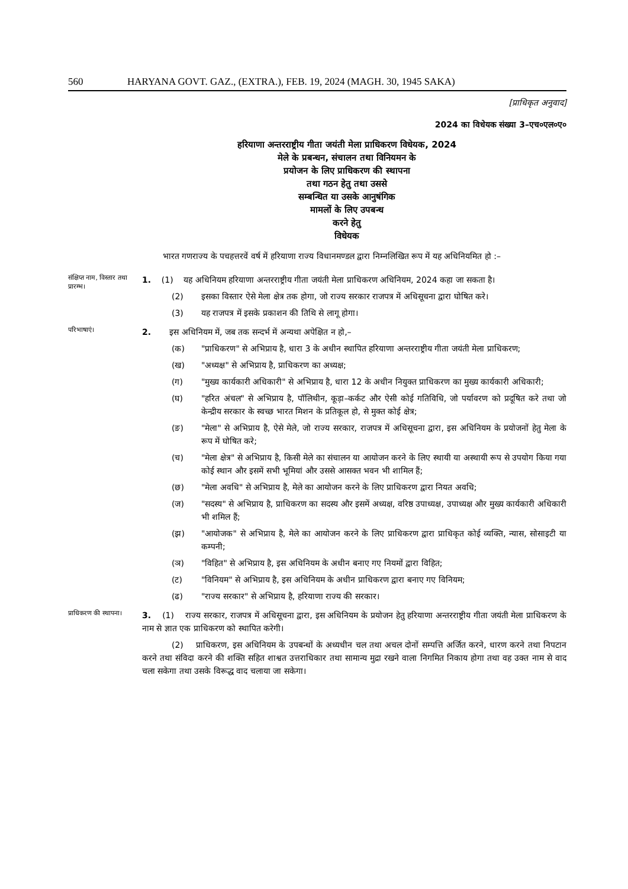560 HARYANA GOVT. GAZ., (EXTRA.), FEB. 19, 2024 (MAGH. 30, 1945 SAKA)
[प्राधिकृत अनुवाद]
2024 का विधेयक संख्या 3–एच०एल०ए०
हरियाणा अन्तरराष्ट्रीय गीता जयंती मेला प्राधिकरण विधेयक, 2024
मेले के प्रबन्धन, संचालन तथा विनियमन के
प्रयोजन के लिए प्राधिकरण की स्थापना
तथा गठन हेतु तथा उससे
सम्बन्धित या उसके आनुषंगिक
मामलों के लिए उपबन्ध
करने हेतु
विधेयक
भारत गणराज्य के पचहत्तरवें वर्ष में हरियाणा राज्य विधानमण्डल द्वारा निम्नलिखित रूप में यह अधिनियमित हो :–
संक्षिप्त नाम, विस्तार तथा प्रारम्भ।
1. (1) यह अधिनियम हरियाणा अन्तरराष्ट्रीय गीता जयंती मेला प्राधिकरण अधिनियम, 2024 कहा जा सकता है।
(2) इसका विस्तार ऐसे मेला क्षेत्र तक होगा, जो राज्य सरकार राजपत्र में अधिसूचना द्वारा घोषित करे।
(3) यह राजपत्र में इसके प्रकाशन की तिथि से लागू होगा।
परिभाषाएं।
2. इस अधिनियम में, जब तक सन्दर्भ में अन्यथा अपेक्षित न हो,–
(क) "प्राधिकरण" से अभिप्राय है, धारा 3 के अधीन स्थापित हरियाणा अन्तरराष्ट्रीय गीता जयंती मेला प्राधिकरण;
(ख) "अध्यक्ष" से अभिप्राय है, प्राधिकरण का अध्यक्ष;
(ग) "मुख्य कार्यकारी अधिकारी" से अभिप्राय है, धारा 12 के अधीन नियुक्त प्राधिकरण का मुख्य कार्यकारी अधिकारी;
(घ) "हरित अंचल" से अभिप्राय है, पॉलिथीन, कूड़ा–कर्कट और ऐसी कोई गतिविधि, जो पर्यावरण को प्रदूषित करे तथा जो केन्द्रीय सरकार के स्वच्छ भारत मिशन के प्रतिकूल हो, से मुक्त कोई क्षेत्र;
(ङ) "मेला" से अभिप्राय है, ऐसे मेले, जो राज्य सरकार, राजपत्र में अधिसूचना द्वारा, इस अधिनियम के प्रयोजनों हेतु मेला के रूप में घोषित करे;
(च) "मेला क्षेत्र" से अभिप्राय है, किसी मेले का संचालन या आयोजन करने के लिए स्थायी या अस्थायी रूप से उपयोग किया गया कोई स्थान और इसमें सभी भूमियां और उससे आसक्त भवन भी शामिल हैं;
(छ) "मेला अवधि" से अभिप्राय है, मेले का आयोजन करने के लिए प्राधिकरण द्वारा नियत अवधि;
(ज) "सदस्य" से अभिप्राय है, प्राधिकरण का सदस्य और इसमें अध्यक्ष, वरिष्ठ उपाध्यक्ष, उपाध्यक्ष और मुख्य कार्यकारी अधिकारी भी शमिल हैं;
(झ) "आयोजक" से अभिप्राय है, मेले का आयोजन करने के लिए प्राधिकरण द्वारा प्राधिकृत कोई व्यक्ति, न्यास, सोसाइटी या कम्पनी;
(ञ) "विहित" से अभिप्राय है, इस अधिनियम के अधीन बनाए गए नियमों द्वारा विहित;
(ट) "विनियम" से अभिप्राय है, इस अधिनियम के अधीन प्राधिकरण द्वारा बनाए गए विनियम;
(ढ) "राज्य सरकार" से अभिप्राय है, हरियाणा राज्य की सरकार।
प्राधिकरण की स्थापना।
3. (1) राज्य सरकार, राजपत्र में अधिसूचना द्वारा, इस अधिनियम के प्रयोजन हेतु हरियाणा अन्तरराष्ट्रीय गीता जयंती मेला प्राधिकरण के नाम से ज्ञात एक प्राधिकरण को स्थापित करेगी।
(2) प्राधिकरण, इस अधिनियम के उपबन्धों के अध्यधीन चल तथा अचल दोनों सम्पत्ति अर्जित करने, धारण करने तथा निपटान करने तथा संविदा करने की शक्ति सहित शाश्वत उत्तराधिकार तथा सामान्य मुद्रा रखने वाला निगमित निकाय होगा तथा वह उक्त नाम से वाद चला सकेगा तथा उसके विरूद्ध वाद चलाया जा सकेगा।